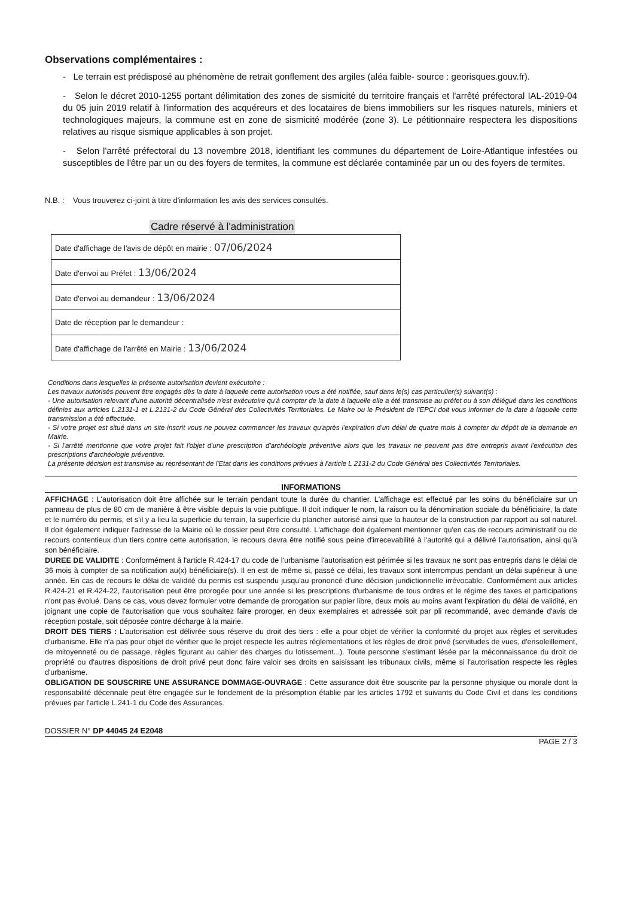Observations complémentaires :
- Le terrain est prédisposé au phénomène de retrait gonflement des argiles (aléa faible- source : georisques.gouv.fr).
- Selon le décret 2010-1255 portant délimitation des zones de sismicité du territoire français et l'arrêté préfectoral IAL-2019-04 du 05 juin 2019 relatif à l'information des acquéreurs et des locataires de biens immobiliers sur les risques naturels, miniers et technologiques majeurs, la commune est en zone de sismicité modérée (zone 3). Le pétitionnaire respectera les dispositions relatives au risque sismique applicables à son projet.
- Selon l'arrêté préfectoral du 13 novembre 2018, identifiant les communes du département de Loire-Atlantique infestées ou susceptibles de l'être par un ou des foyers de termites, la commune est déclarée contaminée par un ou des foyers de termites.
N.B. : Vous trouverez ci-joint à titre d'information les avis des services consultés.
Cadre réservé à l'administration
| Date d'affichage de l'avis de dépôt en mairie : 07/06/2024 |
| Date d'envoi au Préfet : 13/06/2024 |
| Date d'envoi au demandeur : 13/06/2024 |
| Date de réception par le demandeur : |
| Date d'affichage de l'arrêté en Mairie : 13/06/2024 |
Conditions dans lesquelles la présente autorisation devient exécutoire :
Les travaux autorisés peuvent être engagés dès la date à laquelle cette autorisation vous a été notifiée, sauf dans le(s) cas particulier(s) suivant(s) :
- Une autorisation relevant d'une autorité décentralisée n'est exécutoire qu'à compter de la date à laquelle elle a été transmise au préfet ou à son délégué dans les conditions définies aux articles L.2131-1 et L.2131-2 du Code Général des Collectivités Territoriales. Le Maire ou le Président de l'EPCI doit vous informer de la date à laquelle cette transmission a été effectuée.
- Si votre projet est situé dans un site inscrit vous ne pouvez commencer les travaux qu'après l'expiration d'un délai de quatre mois à compter du dépôt de la demande en Mairie.
- Si l'arrêté mentionne que votre projet fait l'objet d'une prescription d'archéologie préventive alors que les travaux ne peuvent pas être entrepris avant l'exécution des prescriptions d'archéologie préventive.
La présente décision est transmise au représentant de l'Etat dans les conditions prévues à l'article L 2131-2 du Code Général des Collectivités Territoriales.
INFORMATIONS
AFFICHAGE : L'autorisation doit être affichée sur le terrain pendant toute la durée du chantier. L'affichage est effectué par les soins du bénéficiaire sur un panneau de plus de 80 cm de manière à être visible depuis la voie publique. Il doit indiquer le nom, la raison ou la dénomination sociale du bénéficiaire, la date et le numéro du permis, et s'il y a lieu la superficie du terrain, la superficie du plancher autorisé ainsi que la hauteur de la construction par rapport au sol naturel. Il doit également indiquer l'adresse de la Mairie où le dossier peut être consulté. L'affichage doit également mentionner qu'en cas de recours administratif ou de recours contentieux d'un tiers contre cette autorisation, le recours devra être notifié sous peine d'irrecevabilité à l'autorité qui a délivré l'autorisation, ainsi qu'à son bénéficiaire.
DUREE DE VALIDITE : Conformément à l'article R.424-17 du code de l'urbanisme l'autorisation est périmée si les travaux ne sont pas entrepris dans le délai de 36 mois à compter de sa notification au(x) bénéficiaire(s). Il en est de même si, passé ce délai, les travaux sont interrompus pendant un délai supérieur à une année. En cas de recours le délai de validité du permis est suspendu jusqu'au prononcé d'une décision juridictionnelle irrévocable. Conformément aux articles R.424-21 et R.424-22, l'autorisation peut être prorogée pour une année si les prescriptions d'urbanisme de tous ordres et le régime des taxes et participations n'ont pas évolué. Dans ce cas, vous devez formuler votre demande de prorogation sur papier libre, deux mois au moins avant l'expiration du délai de validité, en joignant une copie de l'autorisation que vous souhaitez faire proroger, en deux exemplaires et adressée soit par pli recommandé, avec demande d'avis de réception postale, soit déposée contre décharge à la mairie.
DROIT DES TIERS : L'autorisation est délivrée sous réserve du droit des tiers : elle a pour objet de vérifier la conformité du projet aux règles et servitudes d'urbanisme. Elle n'a pas pour objet de vérifier que le projet respecte les autres réglementations et les règles de droit privé (servitudes de vues, d'ensoleillement, de mitoyenneté ou de passage, règles figurant au cahier des charges du lotissement...). Toute personne s'estimant lésée par la méconnaissance du droit de propriété ou d'autres dispositions de droit privé peut donc faire valoir ses droits en saisissant les tribunaux civils, même si l'autorisation respecte les règles d'urbanisme.
OBLIGATION DE SOUSCRIRE UNE ASSURANCE DOMMAGE-OUVRAGE : Cette assurance doit être souscrite par la personne physique ou morale dont la responsabilité décennale peut être engagée sur le fondement de la présomption établie par les articles 1792 et suivants du Code Civil et dans les conditions prévues par l'article L.241-1 du Code des Assurances.
DOSSIER N° DP 44045 24 E2048
PAGE 2 / 3